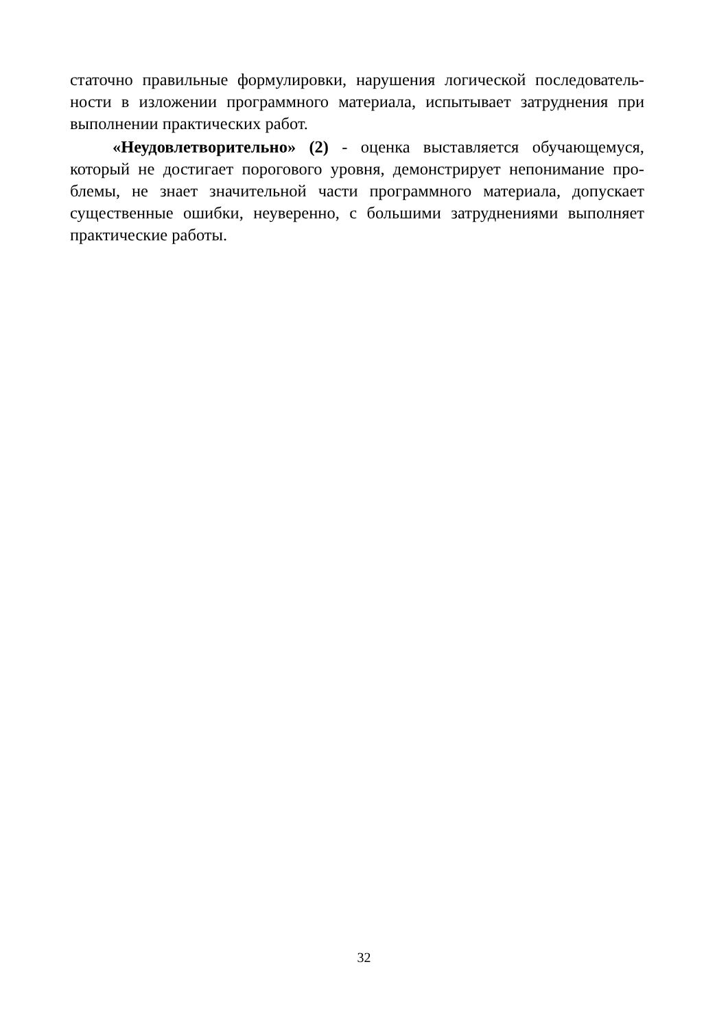статочно правильные формулировки, нарушения логической последователь-ности в изложении программного материала, испытывает затруднения при выполнении практических работ.
«Неудовлетворительно» (2) - оценка выставляется обучающемуся, который не достигает порогового уровня, демонстрирует непонимание про-блемы, не знает значительной части программного материала, допускает существенные ошибки, неуверенно, с большими затруднениями выполняет практические работы.
32